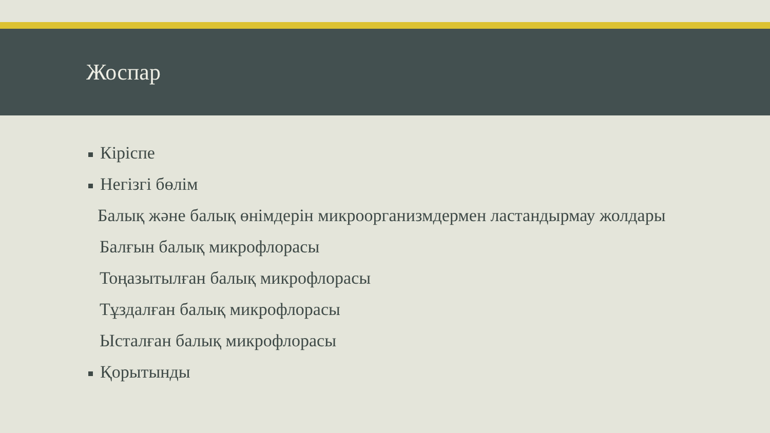Жоспар
Кіріспе
Негізгі бөлім
Балық және балық өнімдерін микроорганизмдермен ластандырмау жолдары
Балғын балық микрофлорасы
Тоңазытылған балық микрофлорасы
Тұздалған балық микрофлорасы
Ысталған балық микрофлорасы
Қорытынды